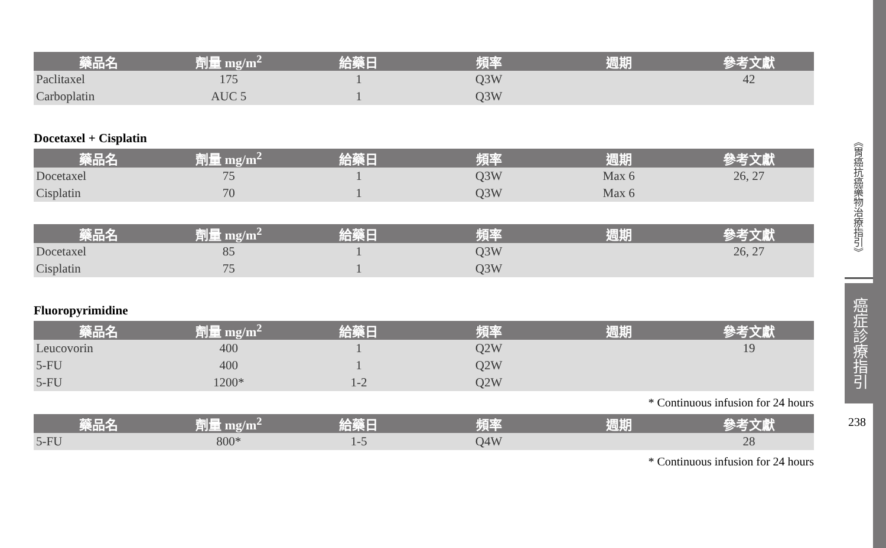| 藥品名 | 劑量 mg/m<sup>2</sup> | 給藥日 | 頻率 | 週期 | 參考文獻 |
| --- | --- | --- | --- | --- | --- |
| Paclitaxel | 175 | 1 | Q3W | | 42 |
| Carboplatin | AUC 5 | 1 | Q3W | | |
Docetaxel + Cisplatin
| 藥品名 | 劑量 mg/m<sup>2</sup> | 給藥日 | 頻率 | 週期 | 參考文獻 |
| --- | --- | --- | --- | --- | --- |
| Docetaxel | 75 | 1 | Q3W | Max 6 | 26, 27 |
| Cisplatin | 70 | 1 | Q3W | Max 6 | |
| 藥品名 | 劑量 mg/m<sup>2</sup> | 給藥日 | 頻率 | 週期 | 參考文獻 |
| --- | --- | --- | --- | --- | --- |
| Docetaxel | 85 | 1 | Q3W | | 26, 27 |
| Cisplatin | 75 | 1 | Q3W | | |
Fluoropyrimidine
| 藥品名 | 劑量 mg/m<sup>2</sup> | 給藥日 | 頻率 | 週期 | 參考文獻 |
| --- | --- | --- | --- | --- | --- |
| Leucovorin | 400 | 1 | Q2W | | 19 |
| 5-FU | 400 | 1 | Q2W | | |
| 5-FU | 1200* | 1-2 | Q2W | | |
* Continuous infusion for 24 hours
| 藥品名 | 劑量 mg/m<sup>2</sup> | 給藥日 | 頻率 | 週期 | 參考文獻 |
| --- | --- | --- | --- | --- | --- |
| 5-FU | 800* | 1-5 | Q4W | | 28 |
* Continuous infusion for 24 hours
《胃癌抗癌藥物治療指引》
癌症診療指引
238